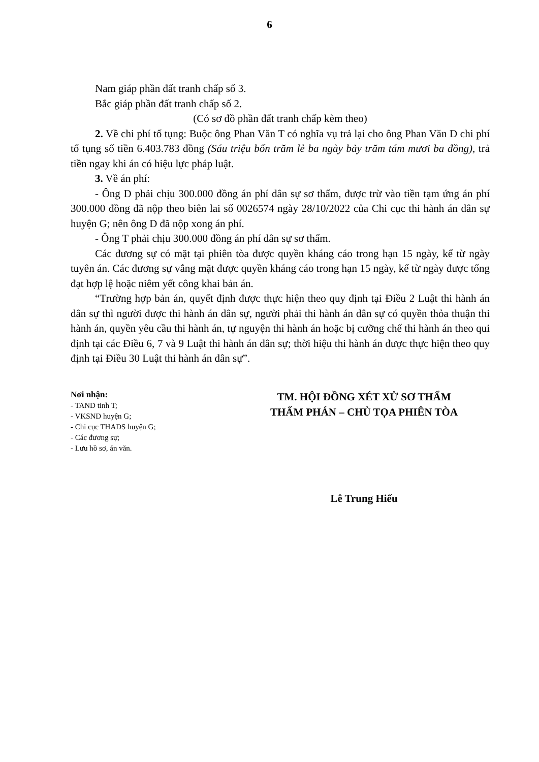6
Nam giáp phần đất tranh chấp số 3.
Bắc giáp phần đất tranh chấp số 2.
(Có sơ đồ phần đất tranh chấp kèm theo)
2. Về chi phí tố tụng: Buộc ông Phan Văn T có nghĩa vụ trả lại cho ông Phan Văn D chi phí tố tụng số tiền 6.403.783 đồng (Sáu triệu bốn trăm lẻ ba ngày bảy trăm tám mươi ba đồng), trả tiền ngay khi án có hiệu lực pháp luật.
3. Về án phí:
- Ông D phải chịu 300.000 đồng án phí dân sự sơ thẩm, được trừ vào tiền tạm ứng án phí 300.000 đồng đã nộp theo biên lai số 0026574 ngày 28/10/2022 của Chi cục thi hành án dân sự huyện G; nên ông D đã nộp xong án phí.
- Ông T phải chịu 300.000 đồng án phí dân sự sơ thẩm.
Các đương sự có mặt tại phiên tòa được quyền kháng cáo trong hạn 15 ngày, kể từ ngày tuyên án. Các đương sự vắng mặt được quyền kháng cáo trong hạn 15 ngày, kể từ ngày được tống đạt hợp lệ hoặc niêm yết công khai bản án.
“Trường hợp bản án, quyết định được thực hiện theo quy định tại Điều 2 Luật thi hành án dân sự thì người được thi hành án dân sự, người phải thi hành án dân sự có quyền thỏa thuận thi hành án, quyền yêu cầu thi hành án, tự nguyện thi hành án hoặc bị cưỡng chế thi hành án theo qui định tại các Điều 6, 7 và 9 Luật thi hành án dân sự; thời hiệu thi hành án được thực hiện theo quy định tại Điều 30 Luật thi hành án dân sự”.
Nơi nhận:
- TAND tỉnh T;
- VKSND huyện G;
- Chi cục THADS huyện G;
- Các đương sự;
- Lưu hồ sơ, án văn.
TM. HỘI ĐỒNG XÉT XỬ SƠ THẨM
THẨM PHÁN – CHỦ TỌA PHIÊN TÒA
Lê Trung Hiếu